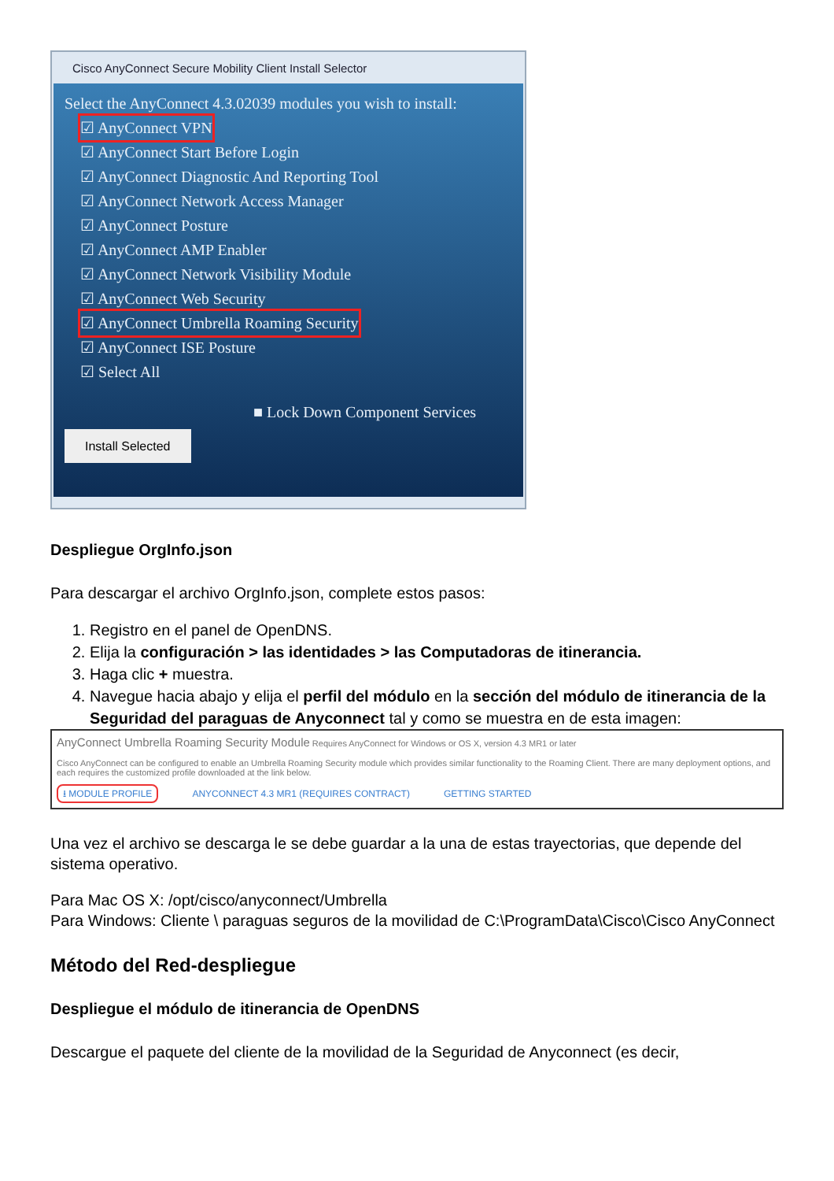Cisco AnyConnect Secure Mobility Client Install Selector
Select the AnyConnect 4.3.02039 modules you wish to install:
☑ AnyConnect VPN
☑ AnyConnect Start Before Login
☑ AnyConnect Diagnostic And Reporting Tool
☑ AnyConnect Network Access Manager
☑ AnyConnect Posture
☑ AnyConnect AMP Enabler
☑ AnyConnect Network Visibility Module
☑ AnyConnect Web Security
☑ AnyConnect Umbrella Roaming Security
☑ AnyConnect ISE Posture
☑ Select All
■ Lock Down Component Services
Install Selected
Despliegue OrgInfo.json
Para descargar el archivo OrgInfo.json, complete estos pasos:
1. Registro en el panel de OpenDNS.
2. Elija la configuración > las identidades > las Computadoras de itinerancia.
3. Haga clic + muestra.
4. Navegue hacia abajo y elija el perfil del módulo en la sección del módulo de itinerancia de la Seguridad del paraguas de Anyconnect tal y como se muestra en de esta imagen:
AnyConnect Umbrella Roaming Security Module Requires AnyConnect for Windows or OS X, version 4.3 MR1 or later
Cisco AnyConnect can be configured to enable an Umbrella Roaming Security module which provides similar functionality to the Roaming Client. There are many deployment options, and each requires the customized profile downloaded at the link below.
⭳ MODULE PROFILE ANYCONNECT 4.3 MR1 (REQUIRES CONTRACT) GETTING STARTED
Una vez el archivo se descarga le se debe guardar a la una de estas trayectorias, que depende del sistema operativo.
Para Mac OS X: /opt/cisco/anyconnect/Umbrella
Para Windows: Cliente \ paraguas seguros de la movilidad de C:\ProgramData\Cisco\Cisco AnyConnect
Método del Red-despliegue
Despliegue el módulo de itinerancia de OpenDNS
Descargue el paquete del cliente de la movilidad de la Seguridad de Anyconnect (es decir,